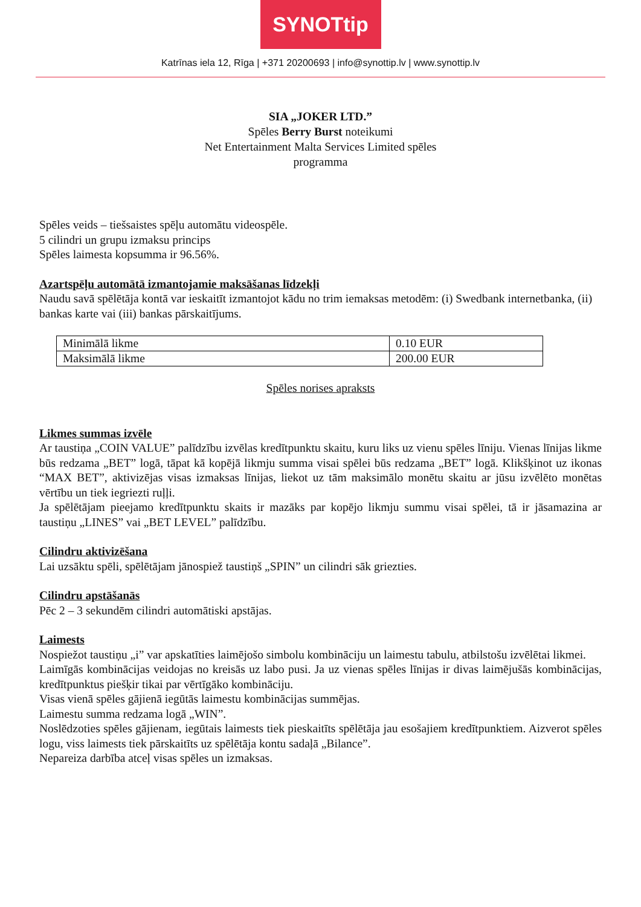SYNOTtip
Katrīnas iela 12, Rīga | +371 20200693 | info@synottip.lv | www.synottip.lv
SIA „JOKER LTD.”
Spēles Berry Burst noteikumi
Net Entertainment Malta Services Limited spēles
programma
Spēles veids – tiešsaistes spēļu automātu videospēle.
5 cilindri un grupu izmaksu princips
Spēles laimesta kopsumma ir 96.56%.
Azartspēļu automātā izmantojamie maksāšanas līdzekļi
Naudu savā spēlētāja kontā var ieskaitīt izmantojot kādu no trim iemaksas metodēm: (i) Swedbank internetbanka, (ii) bankas karte vai (iii) bankas pārskaitījums.
| Minimālā likme | 0.10 EUR |
| Maksimālā likme | 200.00 EUR |
Spēles norises apraksts
Likmes summas izvēle
Ar taustiņa „COIN VALUE” palīdzību izvēlas kredītpunktu skaitu, kuru liks uz vienu spēles līniju. Vienas līnijas likme būs redzama „BET” logā, tāpat kā kopējā likmju summa visai spēlei būs redzama „BET” logā. Klikšķinot uz ikonas “MAX BET”, aktivizējas visas izmaksas līnijas, liekot uz tām maksimālo monētu skaitu ar jūsu izvēlēto monētas vērtību un tiek iegriezti ruļļi.
Ja spēlētājam pieejamo kredītpunktu skaits ir mazāks par kopējo likmju summu visai spēlei, tā ir jāsamazina ar taustiņu „LINES” vai „BET LEVEL” palīdzību.
Cilindru aktivizēšana
Lai uzsāktu spēli, spēlētājam jānospiež taustiņš „SPIN” un cilindri sāk griezties.
Cilindru apstāšanās
Pēc 2 – 3 sekundēm cilindri automātiski apstājas.
Laimests
Nospiežot taustiņu „i” var apskatīties laimējošo simbolu kombināciju un laimestu tabulu, atbilstošu izvēlētai likmei.
Laimīgās kombinācijas veidojas no kreisās uz labo pusi. Ja uz vienas spēles līnijas ir divas laimējušās kombinācijas, kredītpunktus piešķir tikai par vērtīgāko kombināciju.
Visas vienā spēles gājienā iegūtās laimestu kombinācijas summējas.
Laimestu summa redzama logā „WIN”.
Noslēdzoties spēles gājienam, iegūtais laimests tiek pieskaitīts spēlētāja jau esošajiem kredītpunktiem. Aizverot spēles logu, viss laimests tiek pārskaitīts uz spēlētāja kontu sadaļā „Bilance”.
Nepareiza darbība atceļ visas spēles un izmaksas.